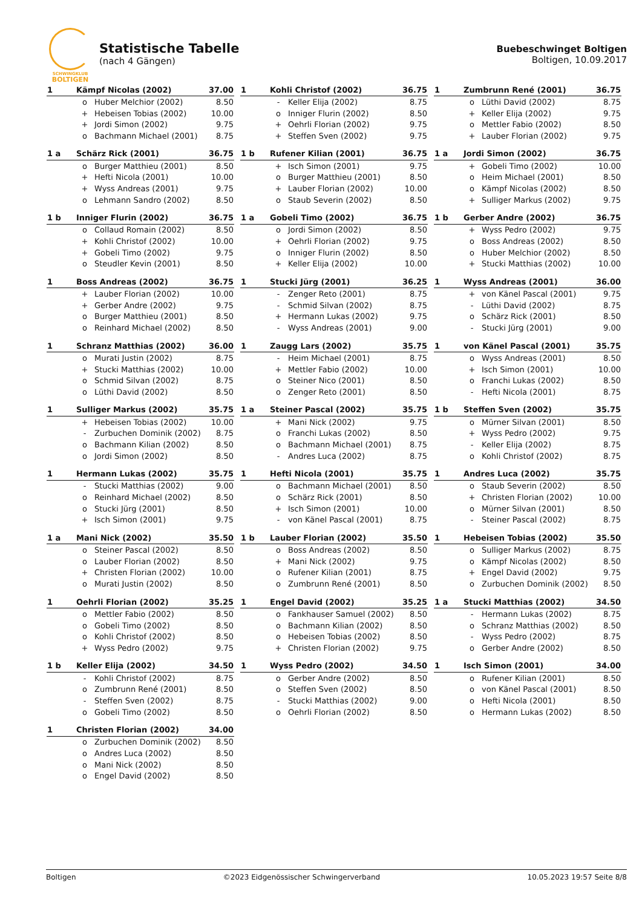SCHWINGKLUB
BOLTIGEN
Statistische Tabelle
(nach 4 Gängen)
Buebeschwinget Boltigen
Boltigen, 10.09.2017
| 1 | Kämpf Nicolas (2002) | | 37.00 |
| --- | --- | --- | --- |
| | o | Huber Melchior (2002) | 8.50 |
| | + | Hebeisen Tobias (2002) | 10.00 |
| | + | Jordi Simon (2002) | 9.75 |
| | o | Bachmann Michael (2001) | 8.75 |
| 1 | Kohli Christof (2002) | | 36.75 |
| --- | --- | --- | --- |
| | - | Keller Elija (2002) | 8.75 |
| | o | Inniger Flurin (2002) | 8.50 |
| | + | Oehrli Florian (2002) | 9.75 |
| | + | Steffen Sven (2002) | 9.75 |
| 1 | Zumbrunn René (2001) | | 36.75 |
| --- | --- | --- | --- |
| | o | Lüthi David (2002) | 8.75 |
| | + | Keller Elija (2002) | 9.75 |
| | o | Mettler Fabio (2002) | 8.50 |
| | + | Lauber Florian (2002) | 9.75 |
| 1 a | Schärz Rick (2001) | | 36.75 |
| --- | --- | --- | --- |
| | o | Burger Matthieu (2001) | 8.50 |
| | + | Hefti Nicola (2001) | 10.00 |
| | + | Wyss Andreas (2001) | 9.75 |
| | o | Lehmann Sandro (2002) | 8.50 |
| 1 b | Rufener Kilian (2001) | | 36.75 |
| --- | --- | --- | --- |
| | + | Isch Simon (2001) | 9.75 |
| | o | Burger Matthieu (2001) | 8.50 |
| | + | Lauber Florian (2002) | 10.00 |
| | o | Staub Severin (2002) | 8.50 |
| 1 a | Jordi Simon (2002) | | 36.75 |
| --- | --- | --- | --- |
| | + | Gobeli Timo (2002) | 10.00 |
| | o | Heim Michael (2001) | 8.50 |
| | o | Kämpf Nicolas (2002) | 8.50 |
| | + | Sulliger Markus (2002) | 9.75 |
| 1 b | Inniger Flurin (2002) | | 36.75 |
| --- | --- | --- | --- |
| | o | Collaud Romain (2002) | 8.50 |
| | + | Kohli Christof (2002) | 10.00 |
| | + | Gobeli Timo (2002) | 9.75 |
| | o | Steudler Kevin (2001) | 8.50 |
| 1 a | Gobeli Timo (2002) | | 36.75 |
| --- | --- | --- | --- |
| | o | Jordi Simon (2002) | 8.50 |
| | + | Oehrli Florian (2002) | 9.75 |
| | o | Inniger Flurin (2002) | 8.50 |
| | + | Keller Elija (2002) | 10.00 |
| 1 b | Gerber Andre (2002) | | 36.75 |
| --- | --- | --- | --- |
| | + | Wyss Pedro (2002) | 9.75 |
| | o | Boss Andreas (2002) | 8.50 |
| | o | Huber Melchior (2002) | 8.50 |
| | + | Stucki Matthias (2002) | 10.00 |
| 1 | Boss Andreas (2002) | | 36.75 |
| --- | --- | --- | --- |
| | + | Lauber Florian (2002) | 10.00 |
| | + | Gerber Andre (2002) | 9.75 |
| | o | Burger Matthieu (2001) | 8.50 |
| | o | Reinhard Michael (2002) | 8.50 |
| 1 | Stucki Jürg (2001) | | 36.25 |
| --- | --- | --- | --- |
| | - | Zenger Reto (2001) | 8.75 |
| | - | Schmid Silvan (2002) | 8.75 |
| | + | Hermann Lukas (2002) | 9.75 |
| | - | Wyss Andreas (2001) | 9.00 |
| 1 | Wyss Andreas (2001) | | 36.00 |
| --- | --- | --- | --- |
| | + | von Känel Pascal (2001) | 9.75 |
| | - | Lüthi David (2002) | 8.75 |
| | o | Schärz Rick (2001) | 8.50 |
| | - | Stucki Jürg (2001) | 9.00 |
| 1 | Schranz Matthias (2002) | | 36.00 |
| --- | --- | --- | --- |
| | o | Murati Justin (2002) | 8.75 |
| | + | Stucki Matthias (2002) | 10.00 |
| | o | Schmid Silvan (2002) | 8.75 |
| | o | Lüthi David (2002) | 8.50 |
| 1 | Zaugg Lars (2002) | | 35.75 |
| --- | --- | --- | --- |
| | - | Heim Michael (2001) | 8.75 |
| | + | Mettler Fabio (2002) | 10.00 |
| | o | Steiner Nico (2001) | 8.50 |
| | o | Zenger Reto (2001) | 8.50 |
| 1 | von Känel Pascal (2001) | | 35.75 |
| --- | --- | --- | --- |
| | o | Wyss Andreas (2001) | 8.50 |
| | + | Isch Simon (2001) | 10.00 |
| | o | Franchi Lukas (2002) | 8.50 |
| | - | Hefti Nicola (2001) | 8.75 |
| 1 | Sulliger Markus (2002) | | 35.75 |
| --- | --- | --- | --- |
| | + | Hebeisen Tobias (2002) | 10.00 |
| | - | Zurbuchen Dominik (2002) | 8.75 |
| | o | Bachmann Kilian (2002) | 8.50 |
| | o | Jordi Simon (2002) | 8.50 |
| 1 a | Steiner Pascal (2002) | | 35.75 |
| --- | --- | --- | --- |
| | + | Mani Nick (2002) | 9.75 |
| | o | Franchi Lukas (2002) | 8.50 |
| | o | Bachmann Michael (2001) | 8.75 |
| | - | Andres Luca (2002) | 8.75 |
| 1 b | Steffen Sven (2002) | | 35.75 |
| --- | --- | --- | --- |
| | o | Mürner Silvan (2001) | 8.50 |
| | + | Wyss Pedro (2002) | 9.75 |
| | - | Keller Elija (2002) | 8.75 |
| | o | Kohli Christof (2002) | 8.75 |
| 1 | Hermann Lukas (2002) | | 35.75 |
| --- | --- | --- | --- |
| | - | Stucki Matthias (2002) | 9.00 |
| | o | Reinhard Michael (2002) | 8.50 |
| | o | Stucki Jürg (2001) | 8.50 |
| | + | Isch Simon (2001) | 9.75 |
| 1 | Hefti Nicola (2001) | | 35.75 |
| --- | --- | --- | --- |
| | o | Bachmann Michael (2001) | 8.50 |
| | o | Schärz Rick (2001) | 8.50 |
| | + | Isch Simon (2001) | 10.00 |
| | - | von Känel Pascal (2001) | 8.75 |
| 1 | Andres Luca (2002) | | 35.75 |
| --- | --- | --- | --- |
| | o | Staub Severin (2002) | 8.50 |
| | + | Christen Florian (2002) | 10.00 |
| | o | Mürner Silvan (2001) | 8.50 |
| | - | Steiner Pascal (2002) | 8.75 |
| 1 a | Mani Nick (2002) | | 35.50 |
| --- | --- | --- | --- |
| | o | Steiner Pascal (2002) | 8.50 |
| | o | Lauber Florian (2002) | 8.50 |
| | + | Christen Florian (2002) | 10.00 |
| | o | Murati Justin (2002) | 8.50 |
| 1 b | Lauber Florian (2002) | | 35.50 |
| --- | --- | --- | --- |
| | o | Boss Andreas (2002) | 8.50 |
| | + | Mani Nick (2002) | 9.75 |
| | o | Rufener Kilian (2001) | 8.75 |
| | o | Zumbrunn René (2001) | 8.50 |
| 1 | Hebeisen Tobias (2002) | | 35.50 |
| --- | --- | --- | --- |
| | o | Sulliger Markus (2002) | 8.75 |
| | o | Kämpf Nicolas (2002) | 8.50 |
| | + | Engel David (2002) | 9.75 |
| | o | Zurbuchen Dominik (2002) | 8.50 |
| 1 | Oehrli Florian (2002) | | 35.25 |
| --- | --- | --- | --- |
| | o | Mettler Fabio (2002) | 8.50 |
| | o | Gobeli Timo (2002) | 8.50 |
| | o | Kohli Christof (2002) | 8.50 |
| | + | Wyss Pedro (2002) | 9.75 |
| 1 | Engel David (2002) | | 35.25 |
| --- | --- | --- | --- |
| | o | Fankhauser Samuel (2002) | 8.50 |
| | o | Bachmann Kilian (2002) | 8.50 |
| | o | Hebeisen Tobias (2002) | 8.50 |
| | + | Christen Florian (2002) | 9.75 |
| 1 a | Stucki Matthias (2002) | | 34.50 |
| --- | --- | --- | --- |
| | - | Hermann Lukas (2002) | 8.75 |
| | o | Schranz Matthias (2002) | 8.50 |
| | - | Wyss Pedro (2002) | 8.75 |
| | o | Gerber Andre (2002) | 8.50 |
| 1 b | Keller Elija (2002) | | 34.50 |
| --- | --- | --- | --- |
| | - | Kohli Christof (2002) | 8.75 |
| | o | Zumbrunn René (2001) | 8.50 |
| | - | Steffen Sven (2002) | 8.75 |
| | o | Gobeli Timo (2002) | 8.50 |
| 1 | Wyss Pedro (2002) | | 34.50 |
| --- | --- | --- | --- |
| | o | Gerber Andre (2002) | 8.50 |
| | o | Steffen Sven (2002) | 8.50 |
| | - | Stucki Matthias (2002) | 9.00 |
| | o | Oehrli Florian (2002) | 8.50 |
| 1 | Isch Simon (2001) | | 34.00 |
| --- | --- | --- | --- |
| | o | Rufener Kilian (2001) | 8.50 |
| | o | von Känel Pascal (2001) | 8.50 |
| | o | Hefti Nicola (2001) | 8.50 |
| | o | Hermann Lukas (2002) | 8.50 |
| 1 | Christen Florian (2002) | | 34.00 |
| --- | --- | --- | --- |
| | o | Zurbuchen Dominik (2002) | 8.50 |
| | o | Andres Luca (2002) | 8.50 |
| | o | Mani Nick (2002) | 8.50 |
| | o | Engel David (2002) | 8.50 |
Boltigen ©2023 Eidgenössischer Schwingerverband 10.05.2023 19:57 Seite 8/8